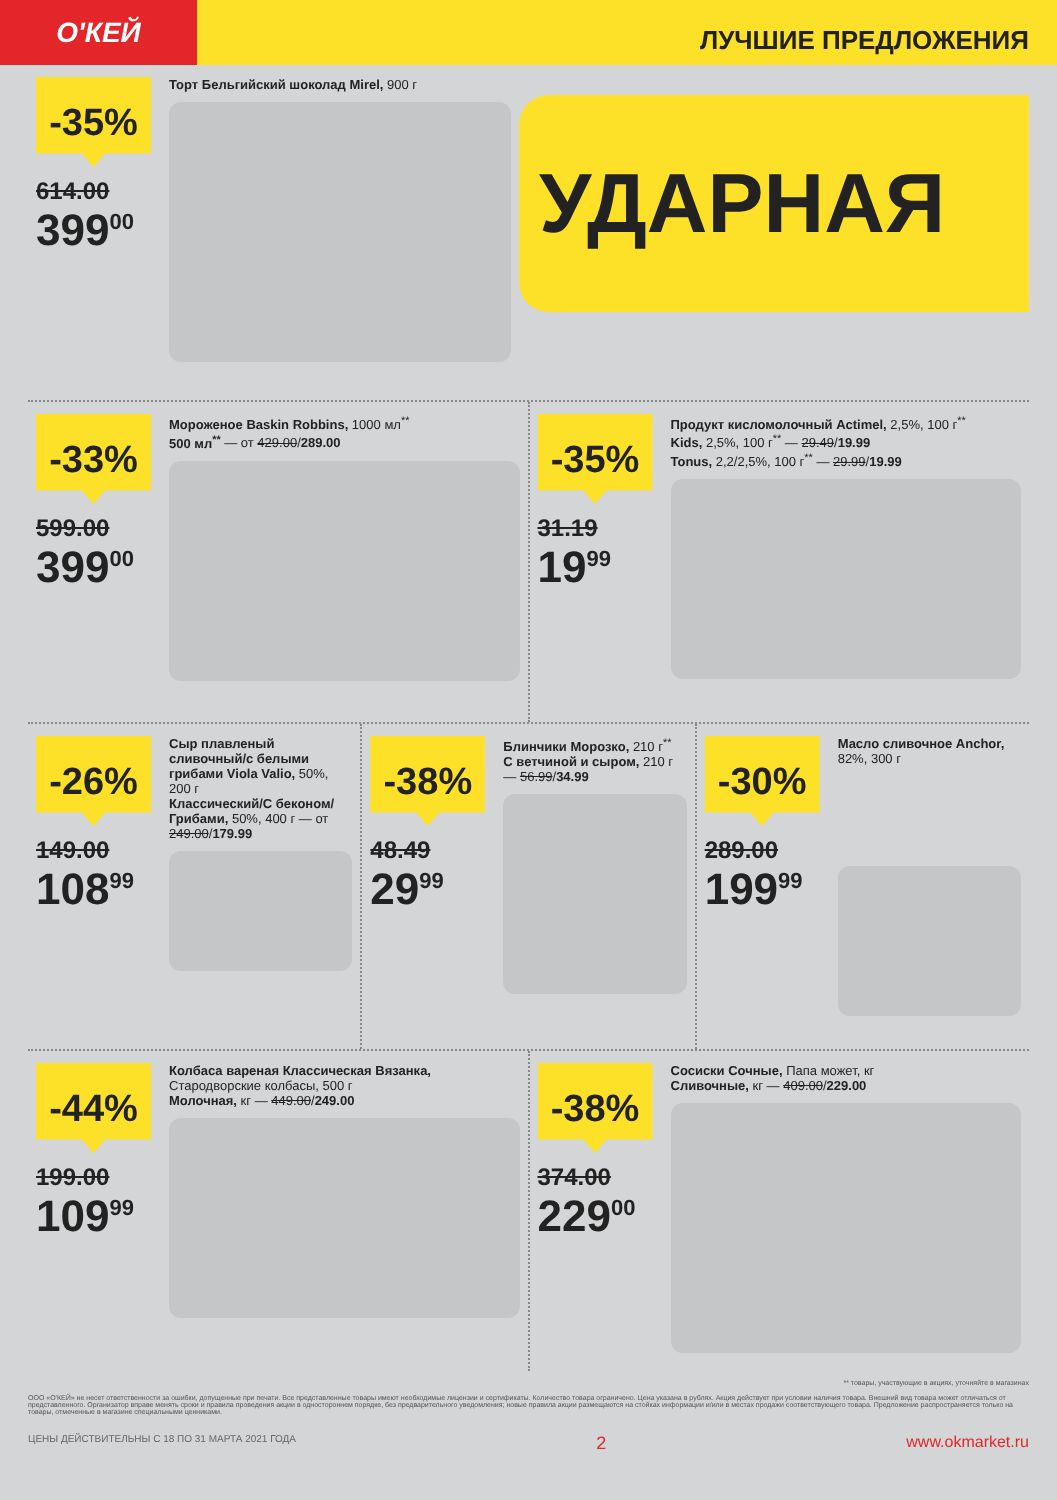О'КЕЙ
ЛУЧШИЕ ПРЕДЛОЖЕНИЯ
-35%
614.00
399<sup>00</sup>
Торт Бельгийский шоколад Mirel, 900 г
УДАРНАЯ
-33%
599.00
399<sup>00</sup>
Мороженое Baskin Robbins, 1000 мл<sup>**</sup>
500 мл<sup>**</sup> — от 429.00/289.00
-35%
31.19
19<sup>99</sup>
Продукт кисломолочный Actimel, 2,5%, 100 г<sup>**</sup>
Kids, 2,5%, 100 г<sup>**</sup> — 29.49/19.99
Tonus, 2,2/2,5%, 100 г<sup>**</sup> — 29.99/19.99
-26%
149.00
108<sup>99</sup>
Сыр плавленый сливочный/с белыми грибами Viola Valio, 50%, 200 г
Классический/С беконом/ Грибами, 50%, 400 г — от 249.00/179.99
-38%
48.49
29<sup>99</sup>
Блинчики Морозко, 210 г<sup>**</sup>
С ветчиной и сыром, 210 г — 56.99/34.99
-30%
289.00
199<sup>99</sup>
Масло сливочное Anchor, 82%, 300 г
-44%
199.00
109<sup>99</sup>
Колбаса вареная Классическая Вязанка, Стародворские колбасы, 500 г
Молочная, кг — 449.00/249.00
-38%
374.00
229<sup>00</sup>
Сосиски Сочные, Папа может, кг
Сливочные, кг — 409.00/229.00
** товары, участвующие в акциях, уточняйте в магазинах
ООО «О'КЕЙ» не несет ответственности за ошибки, допущенные при печати. Все представленные товары имеют необходимые лицензии и сертификаты. Количество товара ограничено. Цена указана в рублях. Акция действует при условии наличия товара. Внешний вид товара может отличаться от представленного. Организатор вправе менять сроки и правила проведения акции в одностороннем порядке, без предварительного уведомления; новые правила акции размещаются на стойках информации и/или в местах продажи соответствующего товара. Предложение распространяется только на товары, отмеченные в магазине специальными ценниками.
ЦЕНЫ ДЕЙСТВИТЕЛЬНЫ С 18 ПО 31 МАРТА 2021 ГОДА 2 www.okmarket.ru